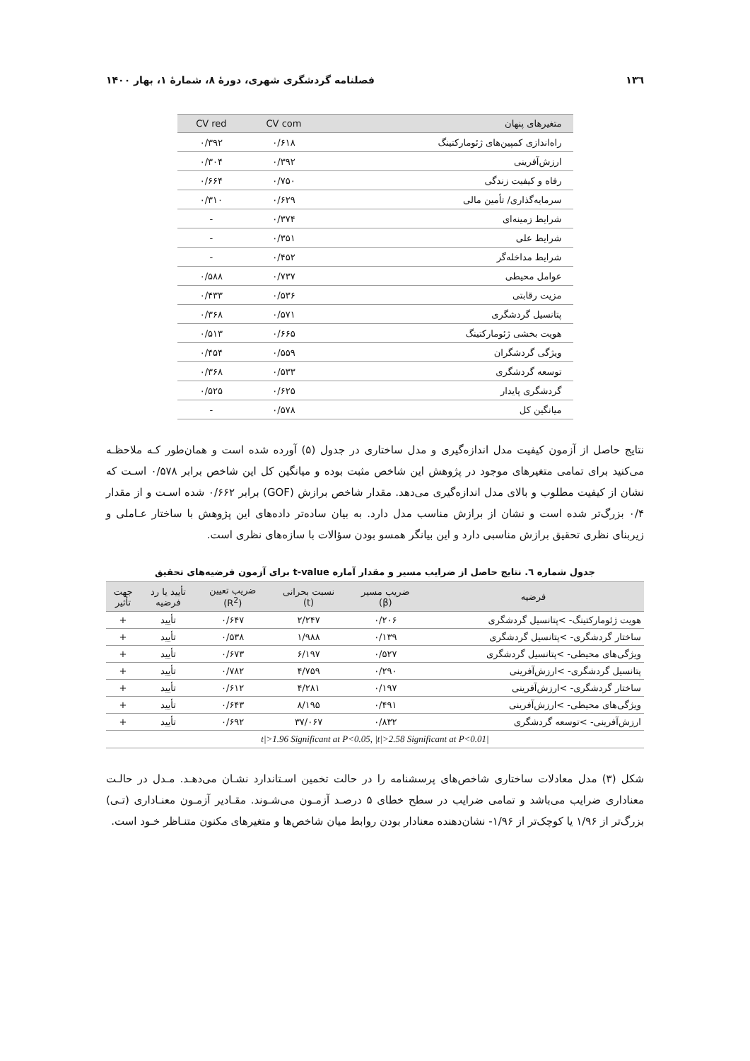۱۳٦ فصلنامه گردشگری شهری، دورۀ ۸، شمارۀ ۱، بهار ۱۴۰۰
| متغیرهای پنهان | CV com | CV red |
| --- | --- | --- |
| راه‌اندازی کمپین‌های ژئومارکتینگ | ۰/۶۱۸ | ۰/۳۹۲ |
| ارزش‌آفرینی | ۰/۳۹۲ | ۰/۳۰۴ |
| رفاه و کیفیت زندگی | ۰/۷۵۰ | ۰/۶۶۴ |
| سرمایه‌گذاری/ تأمین مالی | ۰/۶۲۹ | ۰/۳۱۰ |
| شرایط زمینه‌ای | ۰/۳۷۴ | - |
| شرایط علی | ۰/۳۵۱ | - |
| شرایط مداخله‌گر | ۰/۴۵۲ | - |
| عوامل محیطی | ۰/۷۳۷ | ۰/۵۸۸ |
| مزیت رقابتی | ۰/۵۳۶ | ۰/۴۳۳ |
| پتانسیل گردشگری | ۰/۵۷۱ | ۰/۳۶۸ |
| هویت بخشی ژئومارکتینگ | ۰/۶۶۵ | ۰/۵۱۳ |
| ویژگی گردشگران | ۰/۵۵۹ | ۰/۴۵۴ |
| توسعه گردشگری | ۰/۵۳۳ | ۰/۳۶۸ |
| گردشگری پایدار | ۰/۶۲۵ | ۰/۵۲۵ |
| میانگین کل | ۰/۵۷۸ | - |
نتایج حاصل از آزمون کیفیت مدل اندازه‌گیری و مدل ساختاری در جدول (۵) آورده شده است و همان‌طور کـه ملاحظـه می‌کنید برای تمامی متغیرهای موجود در پژوهش این شاخص مثبت بوده و میانگین کل این شاخص برابر ۰/۵۷۸ اسـت که نشان از کیفیت مطلوب و بالای مدل اندازه‌گیری می‌دهد. مقدار شاخص برازش (GOF) برابر ۰/۶۶۲ شده اسـت و از مقدار ۰/۴ بزرگ‌تر شده است و نشان از برازش مناسب مدل دارد. به بیان ساده‌تر داده‌های این پژوهش با ساختار عـاملی و زیربنای نظری تحقیق برازش مناسبی دارد و این بیانگر همسو بودن سؤالات با سازه‌های نظری است.
جدول شماره ٦. نتایج حاصل از ضرایب مسیر و مقدار آماره t-value برای آزمون فرضیه‌های تحقیق
| فرضیه | ضریب مسیر (β) | نسبت بحرانی (t) | ضریب تعیین (R<sup>2</sup>) | تأیید یا رد فرضیه | جهت تأثیر |
| --- | --- | --- | --- | --- | --- |
| هویت ژئومارکتینگ- >پتانسیل گردشگری | ۰/۲۰۶ | ۲/۲۴۷ | ۰/۶۴۷ | تأیید | + |
| ساختار گردشگری- >پتانسیل گردشگری | ۰/۱۳۹ | ۱/۹۸۸ | ۰/۵۳۸ | تأیید | + |
| ویژگی‌های محیطی- >پتانسیل گردشگری | ۰/۵۲۷ | ۶/۱۹۷ | ۰/۶۷۳ | تأیید | + |
| پتانسیل گردشگری- >ارزش‌آفرینی | ۰/۲۹۰ | ۴/۷۵۹ | ۰/۷۸۲ | تأیید | + |
| ساختار گردشگری- >ارزش‌آفرینی | ۰/۱۹۷ | ۴/۲۸۱ | ۰/۶۱۲ | تأیید | + |
| ویژگی‌های محیطی- >ارزش‌آفرینی | ۰/۴۹۱ | ۸/۱۹۵ | ۰/۶۴۳ | تأیید | + |
| ارزش‌آفرینی- >توسعه گردشگری | ۰/۸۳۲ | ۳۷/۰۶۷ | ۰/۶۹۲ | تأیید | + |
| /t/>1.96 Significant at P<0.05, /t/>2.58 Significant at P<0.01 | | | | | |
شکل (۳) مدل معادلات ساختاری شاخص‌های پرسشنامه را در حالت تخمین اسـتاندارد نشـان می‌دهـد. مـدل در حالـت معناداری ضرایب می‌باشد و تمامی ضرایب در سطح خطای ۵ درصـد آزمـون می‌شـوند. مقـادیر آزمـون معنـاداری (تـی) بزرگ‌تر از ۱/۹۶ یا کوچک‌تر از ۱/۹۶- نشان‌دهنده معنادار بودن روابط میان شاخص‌ها و متغیرهای مکنون متنـاظر خـود است.